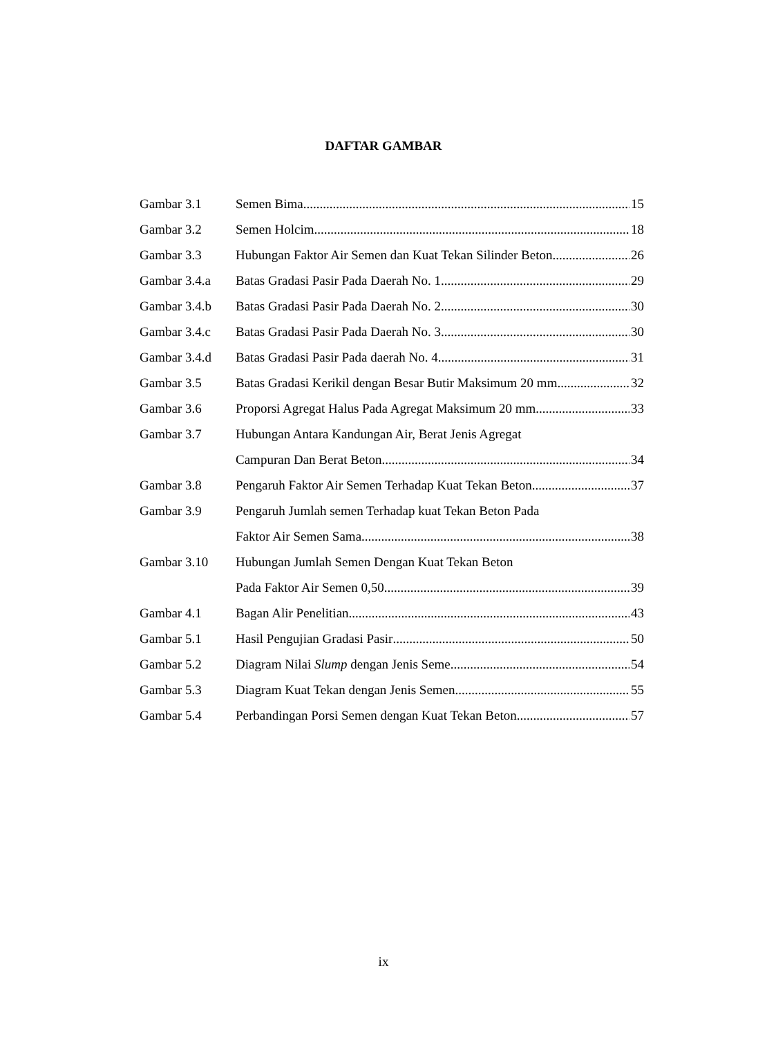DAFTAR GAMBAR
Gambar 3.1 Semen Bima 15
Gambar 3.2 Semen Holcim 18
Gambar 3.3 Hubungan Faktor Air Semen dan Kuat Tekan Silinder Beton 26
Gambar 3.4.a Batas Gradasi Pasir Pada Daerah No. 1 29
Gambar 3.4.b Batas Gradasi Pasir Pada Daerah No. 2 30
Gambar 3.4.c Batas Gradasi Pasir Pada Daerah No. 3 30
Gambar 3.4.d Batas Gradasi Pasir Pada daerah No. 4 31
Gambar 3.5 Batas Gradasi Kerikil dengan Besar Butir Maksimum 20 mm 32
Gambar 3.6 Proporsi Agregat Halus Pada Agregat Maksimum 20 mm 33
Gambar 3.7 Hubungan Antara Kandungan Air, Berat Jenis Agregat
Campuran Dan Berat Beton 34
Gambar 3.8 Pengaruh Faktor Air Semen Terhadap Kuat Tekan Beton 37
Gambar 3.9 Pengaruh Jumlah semen Terhadap kuat Tekan Beton Pada
Faktor Air Semen Sama 38
Gambar 3.10 Hubungan Jumlah Semen Dengan Kuat Tekan Beton
Pada Faktor Air Semen 0,50 39
Gambar 4.1 Bagan Alir Penelitian 43
Gambar 5.1 Hasil Pengujian Gradasi Pasir 50
Gambar 5.2 Diagram Nilai Slump dengan Jenis Seme 54
Gambar 5.3 Diagram Kuat Tekan dengan Jenis Semen 55
Gambar 5.4 Perbandingan Porsi Semen dengan Kuat Tekan Beton 57
ix